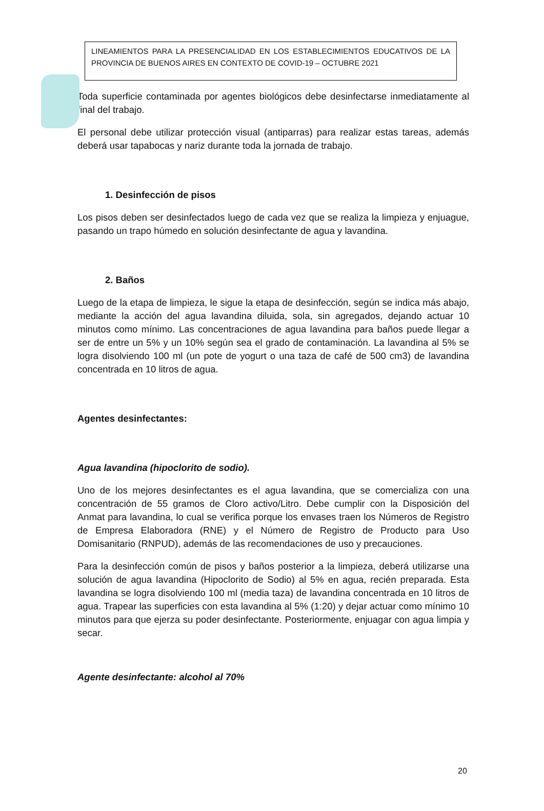LINEAMIENTOS PARA LA PRESENCIALIDAD EN LOS ESTABLECIMIENTOS EDUCATIVOS DE LA PROVINCIA DE BUENOS AIRES EN CONTEXTO DE COVID-19 – OCTUBRE 2021
Toda superficie contaminada por agentes biológicos debe desinfectarse inmediatamente al final del trabajo.
El personal debe utilizar protección visual (antiparras) para realizar estas tareas, además deberá usar tapabocas y nariz durante toda la jornada de trabajo.
1. Desinfección de pisos
Los pisos deben ser desinfectados luego de cada vez que se realiza la limpieza y enjuague, pasando un trapo húmedo en solución desinfectante de agua y lavandina.
2. Baños
Luego de la etapa de limpieza, le sigue la etapa de desinfección, según se indica más abajo, mediante la acción del agua lavandina diluida, sola, sin agregados, dejando actuar 10 minutos como mínimo. Las concentraciones de agua lavandina para baños puede llegar a ser de entre un 5% y un 10% según sea el grado de contaminación. La lavandina al 5% se logra disolviendo 100 ml (un pote de yogurt o una taza de café de 500 cm3) de lavandina concentrada en 10 litros de agua.
Agentes desinfectantes:
Agua lavandina (hipoclorito de sodio).
Uno de los mejores desinfectantes es el agua lavandina, que se comercializa con una concentración de 55 gramos de Cloro activo/Litro. Debe cumplir con la Disposición del Anmat para lavandina, lo cual se verifica porque los envases traen los Números de Registro de Empresa Elaboradora (RNE) y el Número de Registro de Producto para Uso Domisanitario (RNPUD), además de las recomendaciones de uso y precauciones.
Para la desinfección común de pisos y baños posterior a la limpieza, deberá utilizarse una solución de agua lavandina (Hipoclorito de Sodio) al 5% en agua, recién preparada. Esta lavandina se logra disolviendo 100 ml (media taza) de lavandina concentrada en 10 litros de agua. Trapear las superficies con esta lavandina al 5% (1:20) y dejar actuar como mínimo 10 minutos para que ejerza su poder desinfectante. Posteriormente, enjuagar con agua limpia y secar.
Agente desinfectante: alcohol al 70%
20